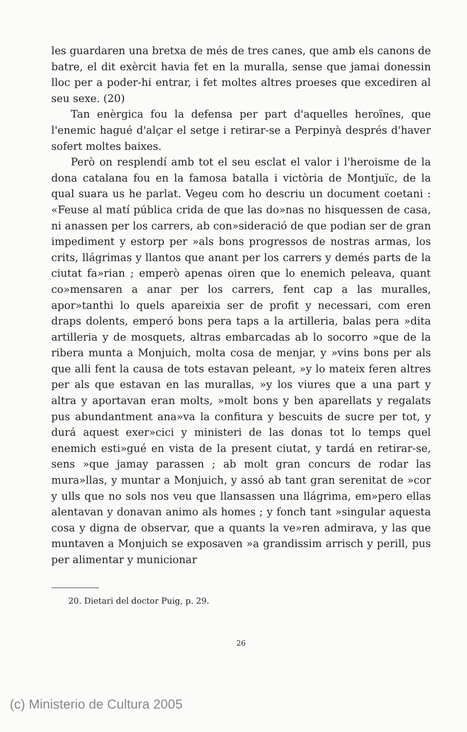les guardaren una bretxa de més de tres canes, que amb els canons de batre, el dit exèrcit havia fet en la muralla, sense que jamai donessin lloc per a poder-hi entrar, i fet moltes altres proeses que excediren al seu sexe. (20)
Tan enèrgica fou la defensa per part d'aquelles heroïnes, que l'enemic hagué d'alçar el setge i retirar-se a Perpinyà després d'haver sofert moltes baixes.
Però on resplendí amb tot el seu esclat el valor i l'heroisme de la dona catalana fou en la famosa batalla i victòria de Montjuïc, de la qual suara us he parlat. Vegeu com ho descriu un document coetani : «Feuse al matí pública crida de que las do»nas no hisquessen de casa, ni anassen per los carrers, ab con»sideració de que podian ser de gran impediment y estorp per »als bons progressos de nostras armas, los crits, llágrimas y llantos que anant per los carrers y demés parts de la ciutat fa»rian ; emperò apenas oiren que lo enemich peleava, quant co»mensaren a anar per los carrers, fent cap a las muralles, apor»tanthi lo quels apareixia ser de profit y necessari, com eren draps dolents, emperó bons pera taps a la artilleria, balas pera »dita artilleria y de mosquets, altras embarcadas ab lo socorro »que de la ribera munta a Monjuich, molta cosa de menjar, y »vins bons per als que alli fent la causa de tots estavan peleant, »y lo mateix feren altres per als que estavan en las murallas, »y los viures que a una part y altra y aportavan eran molts, »molt bons y ben aparellats y regalats pus abundantment ana»va la confitura y bescuits de sucre per tot, y durá aquest exer»cici y ministeri de las donas tot lo temps quel enemich esti»gué en vista de la present ciutat, y tardá en retirar-se, sens »que jamay parassen ; ab molt gran concurs de rodar las mura»llas, y muntar a Monjuich, y assó ab tant gran serenitat de »cor y ulls que no sols nos veu que llansassen una llágrima, em»pero ellas alentavan y donavan animo als homes ; y fonch tant »singular aquesta cosa y digna de observar, que a quants la ve»ren admirava, y las que muntaven a Monjuich se exposaven »a grandissim arrisch y perill, pus per alimentar y municionar
20. Dietari del doctor Puig, p. 29.
26
(c) Ministerio de Cultura 2005